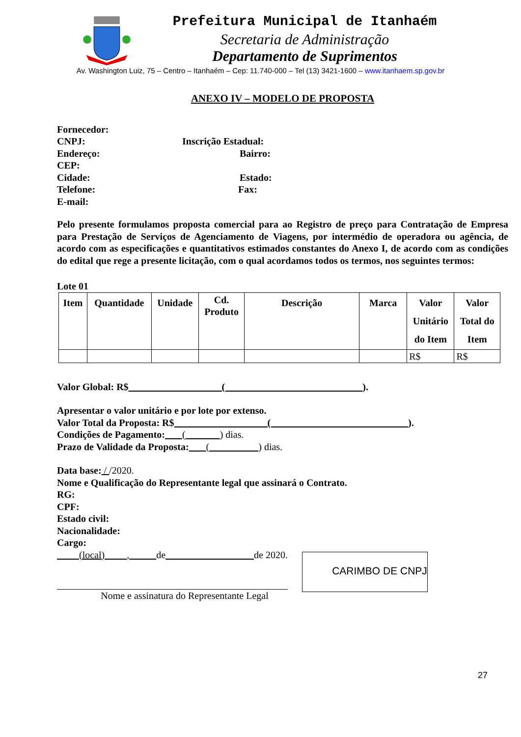Prefeitura Municipal de Itanhaém
Secretaria de Administração
Departamento de Suprimentos
Av. Washington Luiz, 75 – Centro – Itanhaém – Cep: 11.740-000 – Tel (13) 3421-1600 – www.itanhaem.sp.gov.br
ANEXO IV – MODELO DE PROPOSTA
Fornecedor:
CNPJ: Inscrição Estadual:
Endereço: Bairro:
CEP:
Cidade: Estado:
Telefone: Fax:
E-mail:
Pelo presente formulamos proposta comercial para ao Registro de preço para Contratação de Empresa para Prestação de Serviços de Agenciamento de Viagens, por intermédio de operadora ou agência, de acordo com as especificações e quantitativos estimados constantes do Anexo I, de acordo com as condições do edital que rege a presente licitação, com o qual acordamos todos os termos, nos seguintes termos:
Lote 01
| Item | Quantidade | Unidade | Cd. Produto | Descrição | Marca | Valor Unitário do Item | Valor Total do Item |
| --- | --- | --- | --- | --- | --- | --- | --- |
| | | | | | | R$ | R$ |
Valor Global: R$ ( ).
Apresentar o valor unitário e por lote por extenso.
Valor Total da Proposta: R$ ( ).
Condições de Pagamento: ( ) dias.
Prazo de Validade da Proposta: ( ) dias.
Data base: / /2020.
Nome e Qualificação do Representante legal que assinará o Contrato.
RG:
CPF:
Estado civil:
Nacionalidade:
Cargo:
(local) , de de 2020.
Nome e assinatura do Representante Legal
CARIMBO DE CNPJ
27